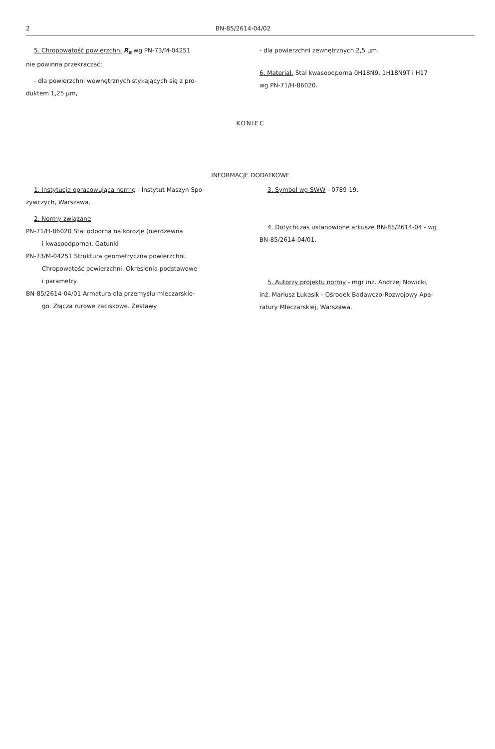2 BN-85/2614-04/02
5. Chropowatość powierzchni R<sub>a</sub> wg PN-73/M-04251
nie powinna przekraczać:
- dla powierzchni wewnętrznych stykających się z pro-
duktem 1,25 µm,
- dla powierzchni zewnętrznych 2,5 µm.
6. Materiał. Stal kwasoodporna 0H18N9, 1H18N9T i H17
wg PN-71/H-86020.
KONIEC
INFORMACJE DODATKOWE
1. Instytucja opracowująca normę - Instytut Maszyn Spo-
żywczych, Warszawa.
2. Normy związane
PN-71/H-86020 Stal odporna na korozję (nierdzewna
i kwasoodporna). Gatunki
PN-73/M-04251 Struktura geometryczna powierzchni.
Chropowatość powierzchni. Określenia podstawowe
i parametry
BN-85/2614-04/01 Armatura dla przemysłu mleczarskie-
go. Złącza rurowe zaciskowe. Zestawy
3. Symbol wg SWW - 0789-19.
4. Dotychczas ustanowione arkusze BN-85/2614-04 - wg
BN-85/2614-04/01.
5. Autorzy projektu normy - mgr inż. Andrzej Nowicki,
inż. Mariusz Łukasik - Ośrodek Badawczo-Rozwojowy Apa-
ratury Mleczarskiej, Warszawa.